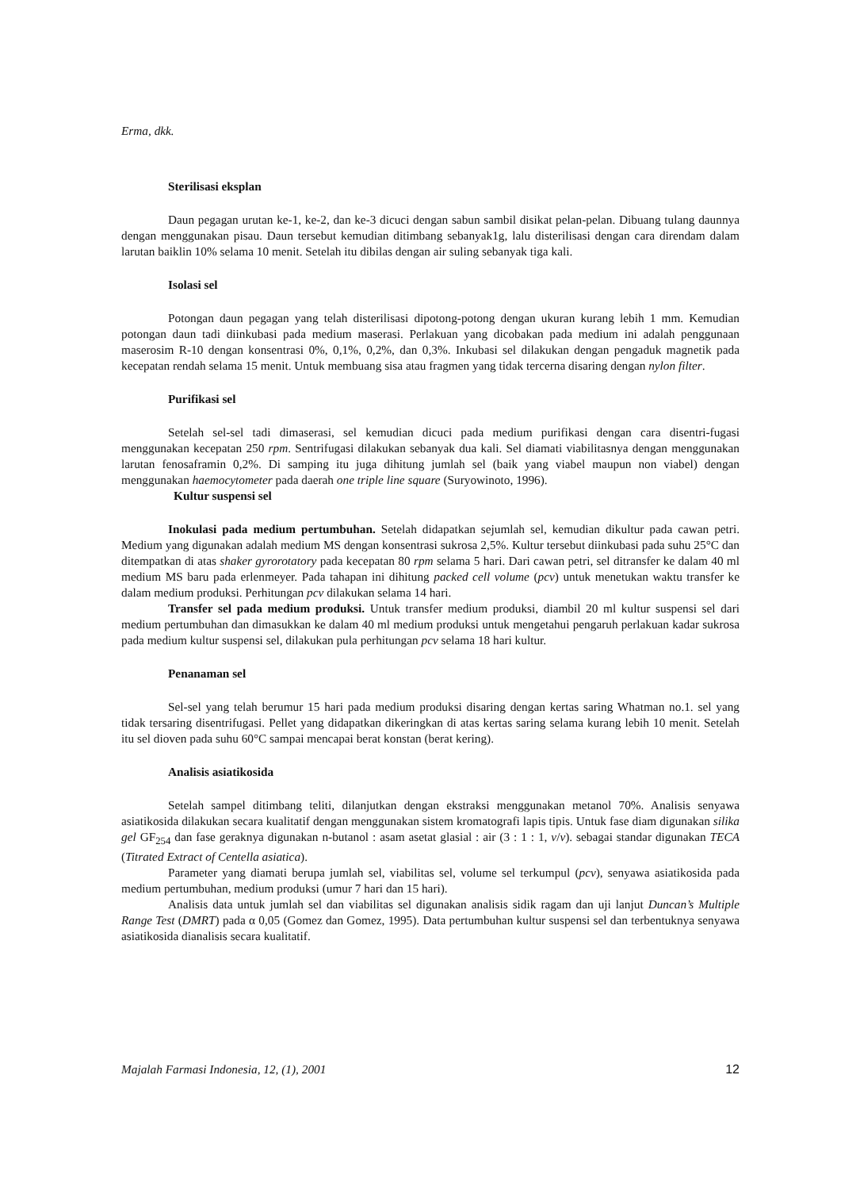Erma, dkk.
Sterilisasi eksplan
Daun pegagan urutan ke-1, ke-2, dan ke-3 dicuci dengan sabun sambil disikat pelan-pelan. Dibuang tulang daunnya dengan menggunakan pisau. Daun tersebut kemudian ditimbang sebanyak1g, lalu disterilisasi dengan cara direndam dalam larutan baiklin 10% selama 10 menit. Setelah itu dibilas dengan air suling sebanyak tiga kali.
Isolasi sel
Potongan daun pegagan yang telah disterilisasi dipotong-potong dengan ukuran kurang lebih 1 mm. Kemudian potongan daun tadi diinkubasi pada medium maserasi. Perlakuan yang dicobakan pada medium ini adalah penggunaan maserosim R-10 dengan konsentrasi 0%, 0,1%, 0,2%, dan 0,3%. Inkubasi sel dilakukan dengan pengaduk magnetik pada kecepatan rendah selama 15 menit. Untuk membuang sisa atau fragmen yang tidak tercerna disaring dengan nylon filter.
Purifikasi sel
Setelah sel-sel tadi dimaserasi, sel kemudian dicuci pada medium purifikasi dengan cara disentri-fugasi menggunakan kecepatan 250 rpm. Sentrifugasi dilakukan sebanyak dua kali. Sel diamati viabilitasnya dengan menggunakan larutan fenosaframin 0,2%. Di samping itu juga dihitung jumlah sel (baik yang viabel maupun non viabel) dengan menggunakan haemocytometer pada daerah one triple line square (Suryowinoto, 1996).
Kultur suspensi sel
Inokulasi pada medium pertumbuhan. Setelah didapatkan sejumlah sel, kemudian dikultur pada cawan petri. Medium yang digunakan adalah medium MS dengan konsentrasi sukrosa 2,5%. Kultur tersebut diinkubasi pada suhu 25°C dan ditempatkan di atas shaker gyrorotatory pada kecepatan 80 rpm selama 5 hari. Dari cawan petri, sel ditransfer ke dalam 40 ml medium MS baru pada erlenmeyer. Pada tahapan ini dihitung packed cell volume (pcv) untuk menetukan waktu transfer ke dalam medium produksi. Perhitungan pcv dilakukan selama 14 hari.
Transfer sel pada medium produksi. Untuk transfer medium produksi, diambil 20 ml kultur suspensi sel dari medium pertumbuhan dan dimasukkan ke dalam 40 ml medium produksi untuk mengetahui pengaruh perlakuan kadar sukrosa pada medium kultur suspensi sel, dilakukan pula perhitungan pcv selama 18 hari kultur.
Penanaman sel
Sel-sel yang telah berumur 15 hari pada medium produksi disaring dengan kertas saring Whatman no.1. sel yang tidak tersaring disentrifugasi. Pellet yang didapatkan dikeringkan di atas kertas saring selama kurang lebih 10 menit. Setelah itu sel dioven pada suhu 60°C sampai mencapai berat konstan (berat kering).
Analisis asiatikosida
Setelah sampel ditimbang teliti, dilanjutkan dengan ekstraksi menggunakan metanol 70%. Analisis senyawa asiatikosida dilakukan secara kualitatif dengan menggunakan sistem kromatografi lapis tipis. Untuk fase diam digunakan silika gel GF<sub>254</sub> dan fase geraknya digunakan n-butanol : asam asetat glasial : air (3 : 1 : 1, v/v). sebagai standar digunakan TECA (Titrated Extract of Centella asiatica).
Parameter yang diamati berupa jumlah sel, viabilitas sel, volume sel terkumpul (pcv), senyawa asiatikosida pada medium pertumbuhan, medium produksi (umur 7 hari dan 15 hari).
Analisis data untuk jumlah sel dan viabilitas sel digunakan analisis sidik ragam dan uji lanjut Duncan’s Multiple Range Test (DMRT) pada α 0,05 (Gomez dan Gomez, 1995). Data pertumbuhan kultur suspensi sel dan terbentuknya senyawa asiatikosida dianalisis secara kualitatif.
Majalah Farmasi Indonesia, 12, (1), 2001 12